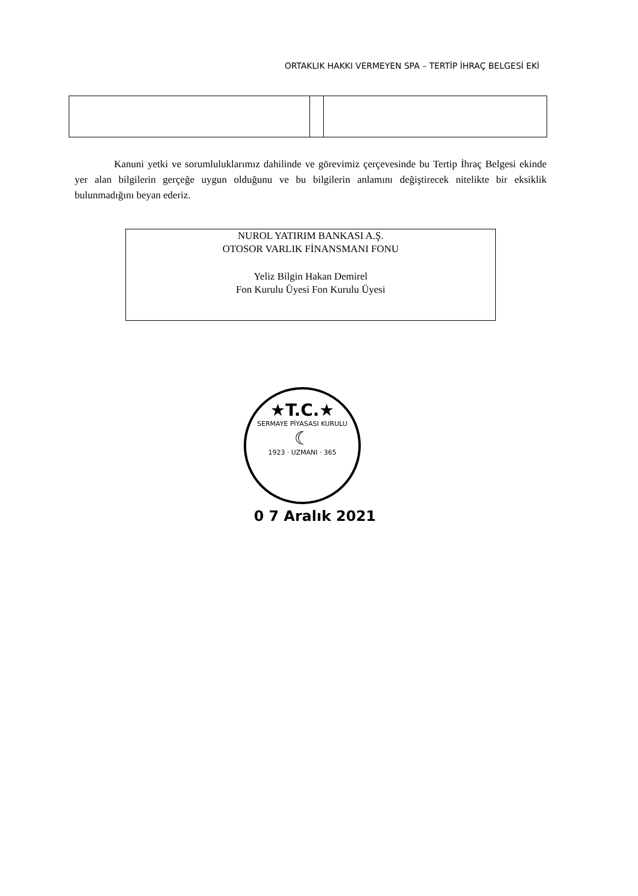ORTAKLIK HAKKI VERMEYEN SPA – TERTİP İHRAÇ BELGESİ EKİ
Kanuni yetki ve sorumluluklarımız dahilinde ve görevimiz çerçevesinde bu Tertip İhraç Belgesi ekinde yer alan bilgilerin gerçeğe uygun olduğunu ve bu bilgilerin anlamını değiştirecek nitelikte bir eksiklik bulunmadığını beyan ederiz.
NUROL YATIRIM BANKASI A.Ş.
OTOSOR VARLIK FİNANSMANI FONU
Yeliz Bilgin Hakan Demirel
Fon Kurulu Üyesi Fon Kurulu Üyesi
★T.C.★
SERMAYE PİYASASI KURULU
☾
1923 · UZMANI · 365
0 7 Aralık 2021